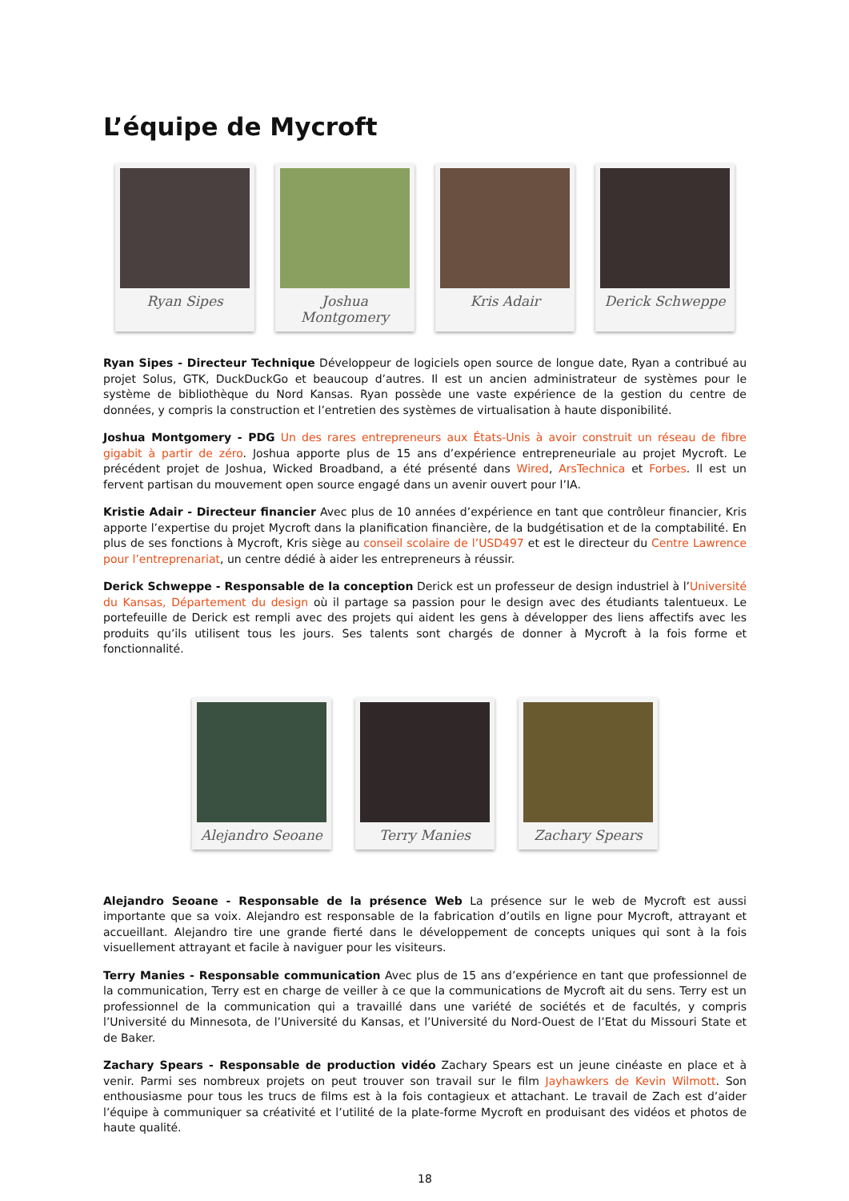L’équipe de Mycroft
Ryan Sipes Joshua Montgomery
Kris Adair Derick Schweppe
Ryan Sipes - Directeur Technique Développeur de logiciels open source de longue date, Ryan a contribué au projet Solus, GTK, DuckDuckGo et beaucoup d’autres. Il est un ancien administrateur de systèmes pour le système de bibliothèque du Nord Kansas. Ryan possède une vaste expérience de la gestion du centre de données, y compris la construction et l’entretien des systèmes de virtualisation à haute disponibilité.
Joshua Montgomery - PDG Un des rares entrepreneurs aux États-Unis à avoir construit un réseau de fibre gigabit à partir de zéro. Joshua apporte plus de 15 ans d’expérience entrepreneuriale au projet Mycroft. Le précédent projet de Joshua, Wicked Broadband, a été présenté dans Wired, ArsTechnica et Forbes. Il est un fervent partisan du mouvement open source engagé dans un avenir ouvert pour l’IA.
Kristie Adair - Directeur financier Avec plus de 10 années d’expérience en tant que contrôleur financier, Kris apporte l’expertise du projet Mycroft dans la planification financière, de la budgétisation et de la comptabilité. En plus de ses fonctions à Mycroft, Kris siège au conseil scolaire de l’USD497 et est le directeur du Centre Lawrence pour l’entreprenariat, un centre dédié à aider les entrepreneurs à réussir.
Derick Schweppe - Responsable de la conception Derick est un professeur de design industriel à l’Université du Kansas, Département du design où il partage sa passion pour le design avec des étudiants talentueux. Le portefeuille de Derick est rempli avec des projets qui aident les gens à développer des liens affectifs avec les produits qu’ils utilisent tous les jours. Ses talents sont chargés de donner à Mycroft à la fois forme et fonctionnalité.
Alejandro Seoane Terry Manies Zachary Spears
Alejandro Seoane - Responsable de la présence Web La présence sur le web de Mycroft est aussi importante que sa voix. Alejandro est responsable de la fabrication d’outils en ligne pour Mycroft, attrayant et accueillant. Alejandro tire une grande fierté dans le développement de concepts uniques qui sont à la fois visuellement attrayant et facile à naviguer pour les visiteurs.
Terry Manies - Responsable communication Avec plus de 15 ans d’expérience en tant que professionnel de la communication, Terry est en charge de veiller à ce que la communications de Mycroft ait du sens. Terry est un professionnel de la communication qui a travaillé dans une variété de sociétés et de facultés, y compris l’Université du Minnesota, de l’Université du Kansas, et l’Université du Nord-Ouest de l’Etat du Missouri State et de Baker.
Zachary Spears - Responsable de production vidéo Zachary Spears est un jeune cinéaste en place et à venir. Parmi ses nombreux projets on peut trouver son travail sur le film Jayhawkers de Kevin Wilmott. Son enthousiasme pour tous les trucs de films est à la fois contagieux et attachant. Le travail de Zach est d’aider l’équipe à communiquer sa créativité et l’utilité de la plate-forme Mycroft en produisant des vidéos et photos de haute qualité.
18